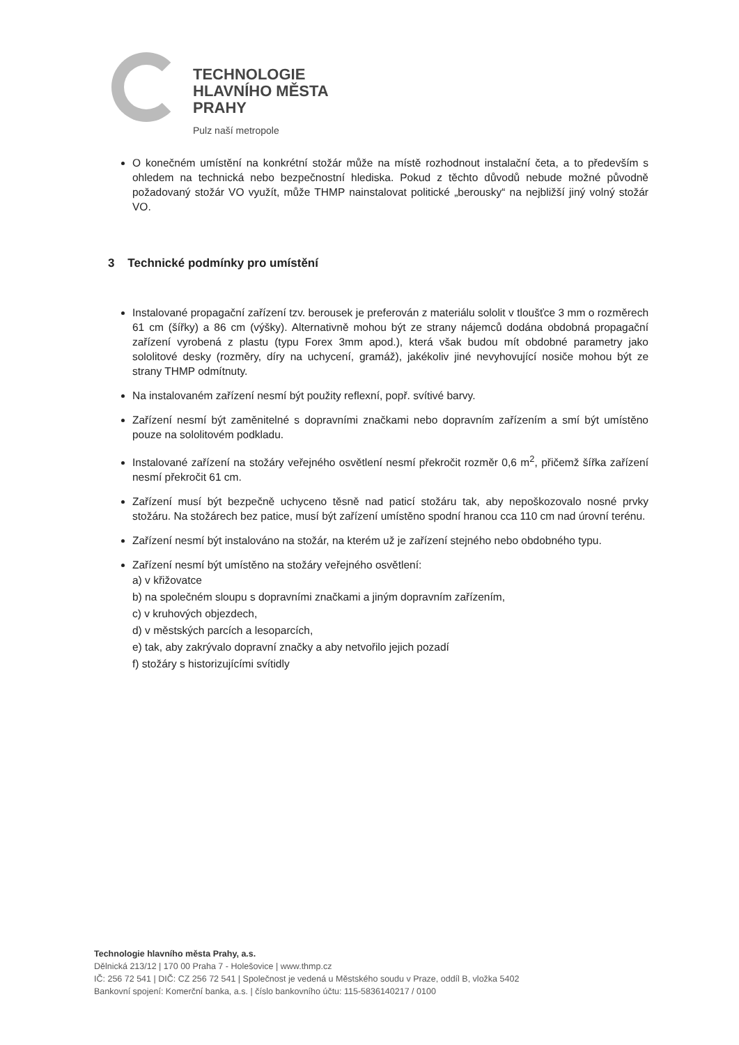TECHNOLOGIE
HLAVNÍHO MĚSTA
PRAHY
Pulz naší metropole
O konečném umístění na konkrétní stožár může na místě rozhodnout instalační četa, a to především s ohledem na technická nebo bezpečnostní hlediska. Pokud z těchto důvodů nebude možné původně požadovaný stožár VO využít, může THMP nainstalovat politické „berousky“ na nejbližší jiný volný stožár VO.
3 Technické podmínky pro umístění
Instalované propagační zařízení tzv. berousek je preferován z materiálu sololit v tloušťce 3 mm o rozměrech 61 cm (šířky) a 86 cm (výšky). Alternativně mohou být ze strany nájemců dodána obdobná propagační zařízení vyrobená z plastu (typu Forex 3mm apod.), která však budou mít obdobné parametry jako sololitové desky (rozměry, díry na uchycení, gramáž), jakékoliv jiné nevyhovující nosiče mohou být ze strany THMP odmítnuty.
Na instalovaném zařízení nesmí být použity reflexní, popř. svítivé barvy.
Zařízení nesmí být zaměnitelné s dopravními značkami nebo dopravním zařízením a smí být umístěno pouze na sololitovém podkladu.
Instalované zařízení na stožáry veřejného osvětlení nesmí překročit rozměr 0,6 m<sup>2</sup>, přičemž šířka zařízení nesmí překročit 61 cm.
Zařízení musí být bezpečně uchyceno těsně nad paticí stožáru tak, aby nepoškozovalo nosné prvky stožáru. Na stožárech bez patice, musí být zařízení umístěno spodní hranou cca 110 cm nad úrovní terénu.
Zařízení nesmí být instalováno na stožár, na kterém už je zařízení stejného nebo obdobného typu.
Zařízení nesmí být umístěno na stožáry veřejného osvětlení:
a) v křižovatce
b) na společném sloupu s dopravními značkami a jiným dopravním zařízením,
c) v kruhových objezdech,
d) v městských parcích a lesoparcích,
e) tak, aby zakrývalo dopravní značky a aby netvořilo jejich pozadí
f) stožáry s historizujícími svítidly
Technologie hlavního města Prahy, a.s.
Dělnická 213/12 | 170 00 Praha 7 - Holešovice | www.thmp.cz
IČ: 256 72 541 | DIČ: CZ 256 72 541 | Společnost je vedená u Městského soudu v Praze, oddíl B, vložka 5402
Bankovní spojení: Komerční banka, a.s. | číslo bankovního účtu: 115-5836140217 / 0100